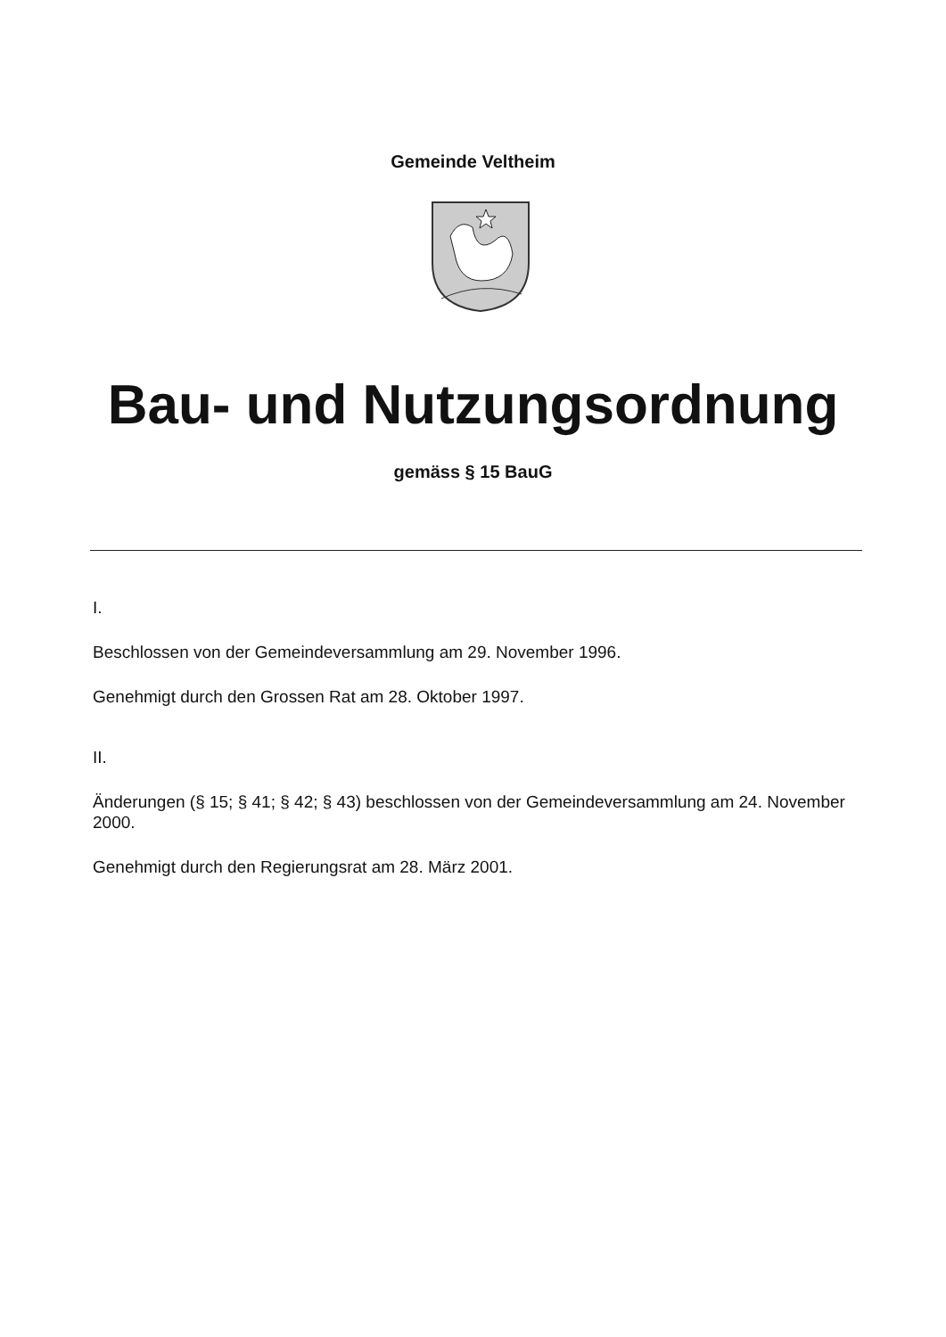Gemeinde Veltheim
Bau- und Nutzungsordnung
gemäss § 15 BauG
I.
Beschlossen von der Gemeindeversammlung am 29. November 1996.
Genehmigt durch den Grossen Rat am 28. Oktober 1997.
II.
Änderungen (§ 15; § 41; § 42; § 43) beschlossen von der Gemeindeversammlung am 24. November 2000.
Genehmigt durch den Regierungsrat am 28. März 2001.